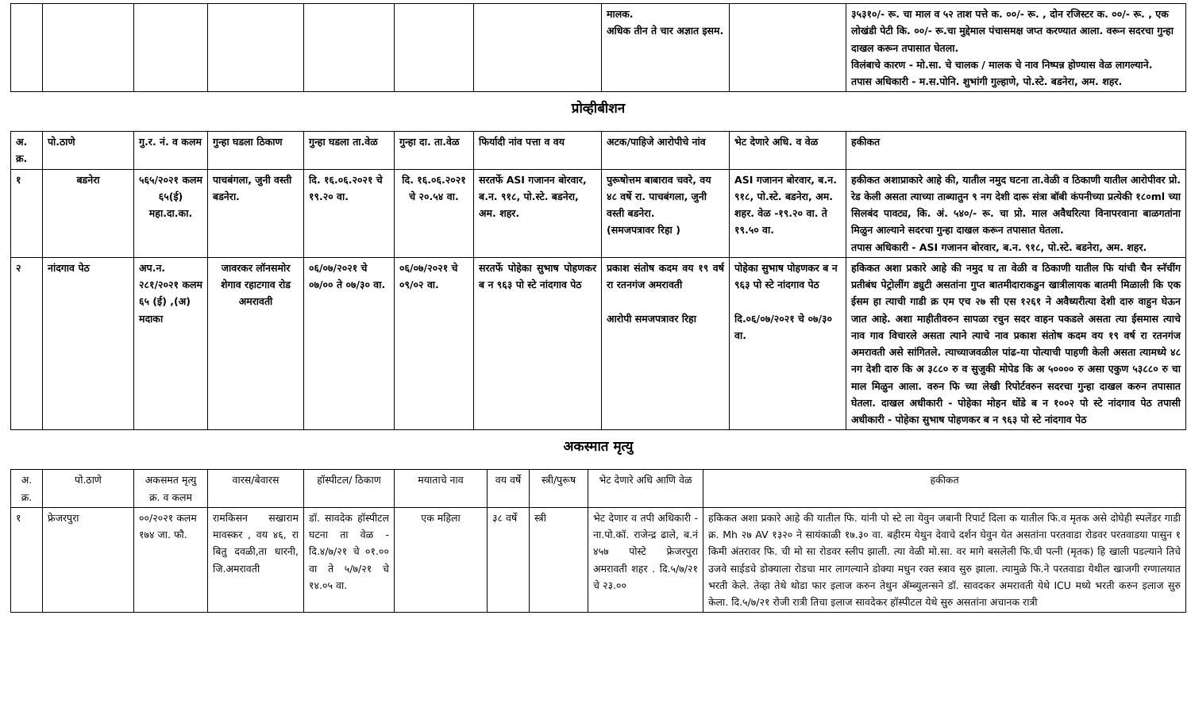| | | | | | | | मालक. अधिक तीन ते चार अज्ञात इसम. | | ३५३१०/- रू. चा माल व ५२ ताश पत्ते क. ००/- रू. , दोन रजिस्टर क. ००/- रू. , एक लोखंडी पेटी कि. ००/- रू.चा मुद्देमाल पंचासमक्ष जप्त करण्यात आला. वरून सदरचा गुन्हा दाखल करून तपासात घेतला. विलंबाचे कारण - मो.सा. चे चालक / मालक चे नाव निष्पन्न होण्यास वेळ लागल्याने. तपास अधिकारी - म.स.पोनि. शुभांगी गुल्हाणे, पो.स्टे. बडनेरा, अम. शहर. |
प्रोव्हीबीशन
| अ. क्र. | पो.ठाणे | गु.र. नं. व कलम | गुन्हा घडला ठिकाण | गुन्हा घडला ता.वेळ | गुन्हा दा. ता.वेळ | फिर्यादी नांव पत्ता व वय | अटक/पाहिजे आरोपीचे नांव | भेट देणारे अधि. व वेळ | हकीकत |
| --- | --- | --- | --- | --- | --- | --- | --- | --- | --- |
| १ | बडनेरा | ५६५/२०२१ कलम ६५(ई) महा.दा.का. | पाचबंगला, जुनी वस्ती बडनेरा. | दि. १६.०६.२०२१ चे १९.२० वा. | दि. १६.०६.२०२१ चे २०.५४ वा. | सरतर्फे ASI गजानन बोरवार, ब.न. ९१८, पो.स्टे. बडनेरा, अम. शहर. | पुरूषोत्तम बाबाराव चवरे, वय ४८ वर्षे रा. पाचबंगला, जुनी वस्ती बडनेरा. (समजपत्रावर रिहा ) | ASI गजानन बोरवार, ब.न. ९१८, पो.स्टे. बडनेरा, अम. शहर. वेळ -१९.२० वा. ते १९.५० वा. | हकीकत अशाप्राकारे आहे की, यातील नमुद घटना ता.वेळी व ठिकाणी यातील आरोपीवर प्रो. रेड केली असता त्याच्या ताब्यातुन ९ नग देशी दारू संत्रा बॉबी कंपनीच्या प्रत्येकी १८०ml च्या सिलबंद पावट्य, कि. अं. ५४०/- रू. चा प्रो. माल अवैधरित्या विनापरवाना बाळगतांना मिळुन आल्याने सदरचा गुन्हा दाखल करून तपासात घेतला. तपास अधिकारी - ASI गजानन बोरवार, ब.न. ९१८, पो.स्टे. बडनेरा, अम. शहर. |
| २ | नांदगाव पेठ | अप.न. २८१/२०२१ कलम ६५ (ई) ,(अ) मदाका | जावरकर लॉनसमोर शेगाव रहाटगाव रोड अमरावती | ०६/०७/२०२१ चे ०७/०० ते ०७/३० वा. | ०६/०७/२०२१ चे ०९/०२ वा. | सरतर्फे पोहेका सुभाष पोहणकर ब न ९६३ पो स्टे नांदगाव पेठ | प्रकाश संतोष कदम वय १९ वर्ष रा रतनगंज अमरावती आरोपी समजपत्रावर रिहा | पोहेका सुभाष पोहणकर ब न ९६३ पो स्टे नांदगाव पेठ दि.०६/०७/२०२१ चे ०७/३० वा. | हकिकत अशा प्रकारे आहे की नमुद घ ता वेळी व ठिकाणी यातील फि यांची चैन स्नॅचींग प्रतीबंध पेट्रोलींग ड्युटी असतांना गुप्त बातमीदाराकडुन खात्रीलायक बातमी मिळाली कि एक ईसम हा त्याची गाडी क्र एम एच २७ सी एस १२६१ ने अवैध्यरीत्या देशी दारु वाहुन घेऊन जात आहे. अशा माहीतीवरुन सापळा रचुन सदर वाहन पकडले असता त्या ईसमास त्याचे नाव गाव विचारले असता त्याने त्याचे नाव प्रकाश संतोष कदम वय १९ वर्ष रा रतनगंज अमरावती असे सांगितले. त्याच्याजवळील पांढ-या पोत्याची पाहणी केली असता त्यामध्ये ४८ नग देशी दारु कि अ ३८८० रु व सुजुकी मोपेड कि अ ५०००० रु असा एकुण ५३८८० रु चा माल मिळुन आला. वरुन फि च्या लेखी रिपोर्टवरुन सदरचा गुन्हा दाखल करुन तपासात घेतला. दाखल अधीकारी - पोहेका मोहन धोंडे ब न १००२ पो स्टे नांदगाव पेठ तपासी अधीकारी - पोहेका सुभाष पोहणकर ब न ९६३ पो स्टे नांदगाव पेठ |
अकस्मात मृत्यु
| अ. क्र. | पो.ठाणे | अकसमत मृत्यु क्र. व कलम | वारस/बेवारस | हॉस्पीटल/ ठिकाण | मयाताचे नाव | वय वर्षे | स्त्री/पुरूष | भेट देणारे अधि आणि वेळ | हकीकत |
| --- | --- | --- | --- | --- | --- | --- | --- | --- | --- |
| १ | फ्रेजरपुरा | ००/२०२१ कलम १७४ जा. फौ. | रामकिसन सखाराम मावस्कर , वय ४६, रा बितु दवळी,ता धारनी, जि.अमरावती | डॉ. सावदेक हॉस्पीटल घटना ता वेळ - दि.४/७/२१ चे ०१.०० वा ते ५/७/२१ चे १४.०५ वा. | एक महिला | ३८ वर्षे | स्त्री | भेट देणार व तपी अधिकारी - ना.पो.कॉ. राजेन्द्र ढाले, ब.नं ४५७ पोस्टे फ्रेजरपुरा अमरावती शहर . दि.५/७/२१ चे २३.०० | हकिकत अशा प्रकारे आहे की यातील फि. यांनी पो स्टे ला येवुन जबानी रिपार्ट दिला क यातील फि.व मृतक असे दोघेही स्पलेंडर गाडी क्र. Mh २७ AV १३२० ने सायंकाळी १७.३० वा. बहीरम येथुन देवाचे दर्शन घेवुन येत असतांना परतवाडा रोडवर परतवाडया पासुन १ किमी अंतरावर फि. ची मो सा रोडवर स्लीप झाली. त्या वेळी मो.सा. वर मागे बसलेली फि.ची पत्नी (मृतक) हि खाली पडल्याने तिचे उजवे साईडचे डोक्याला रोडचा मार लागल्याने डोक्या मधुन रक्त स्त्राव सुरु झाला. त्यामुळे फि.ने परतवाडा येथील खाजगी रग्णालयात भरती केले. तेव्हा तेथे थोडा फार इलाज करुन तेथुन ॲम्ब्युलन्सने डॉ. सावदकर अमरावती येथे ICU मध्ये भरती करुन इलाज सुरु केला. दि.५/७/२१ रोजी रात्री तिचा इलाज सावदेकर हॉस्पीटल येथे सुरु असतांना अचानक रात्री |